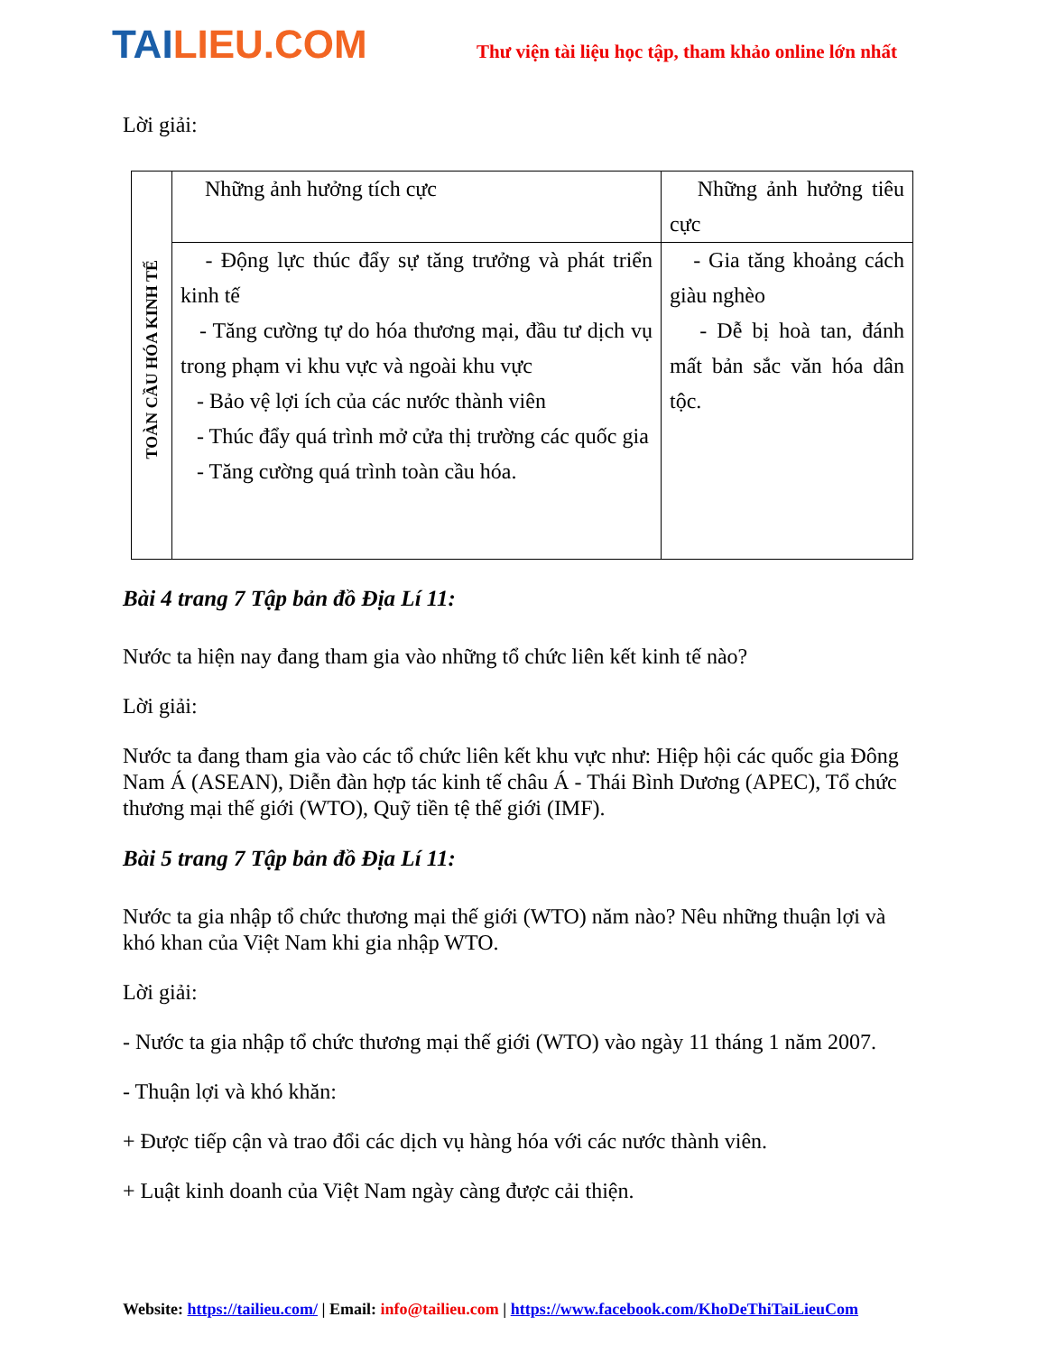TAILIEU.COM
Thư viện tài liệu học tập, tham khảo online lớn nhất
Lời giải:
| TOÀN CẦU HÓA KINH TẾ | Những ảnh hưởng tích cực | Những ảnh hưởng tiêu cực |
| | - Động lực thúc đẩy sự tăng trưởng và phát triển kinh tế - Tăng cường tự do hóa thương mại, đầu tư dịch vụ trong phạm vi khu vực và ngoài khu vực - Bảo vệ lợi ích của các nước thành viên - Thúc đẩy quá trình mở cửa thị trường các quốc gia - Tăng cường quá trình toàn cầu hóa. | - Gia tăng khoảng cách giàu nghèo - Dễ bị hoà tan, đánh mất bản sắc văn hóa dân tộc. |
Bài 4 trang 7 Tập bản đồ Địa Lí 11:
Nước ta hiện nay đang tham gia vào những tổ chức liên kết kinh tế nào?
Lời giải:
Nước ta đang tham gia vào các tổ chức liên kết khu vực như: Hiệp hội các quốc gia Đông Nam Á (ASEAN), Diễn đàn hợp tác kinh tế châu Á - Thái Bình Dương (APEC), Tổ chức thương mại thế giới (WTO), Quỹ tiền tệ thế giới (IMF).
Bài 5 trang 7 Tập bản đồ Địa Lí 11:
Nước ta gia nhập tổ chức thương mại thế giới (WTO) năm nào? Nêu những thuận lợi và khó khan của Việt Nam khi gia nhập WTO.
Lời giải:
- Nước ta gia nhập tổ chức thương mại thế giới (WTO) vào ngày 11 tháng 1 năm 2007.
- Thuận lợi và khó khăn:
+ Được tiếp cận và trao đổi các dịch vụ hàng hóa với các nước thành viên.
+ Luật kinh doanh của Việt Nam ngày càng được cải thiện.
Website: https://tailieu.com/ | Email: info@tailieu.com | https://www.facebook.com/KhoDeThiTaiLieuCom